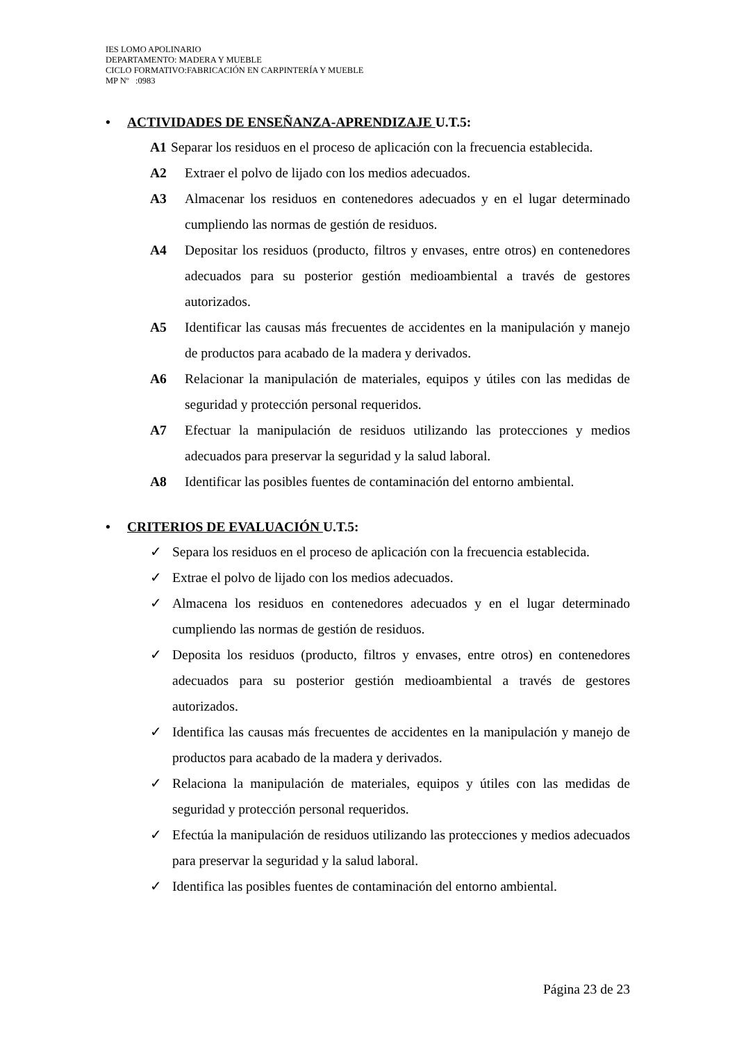IES LOMO APOLINARIO
DEPARTAMENTO: MADERA Y MUEBLE
CICLO FORMATIVO:FABRICACIÓN EN CARPINTERÍA Y MUEBLE
MP Nº :0983
• ACTIVIDADES DE ENSEÑANZA-APRENDIZAJE U.T.5:
A1 Separar los residuos en el proceso de aplicación con la frecuencia establecida.
A2 Extraer el polvo de lijado con los medios adecuados.
A3 Almacenar los residuos en contenedores adecuados y en el lugar determinado cumpliendo las normas de gestión de residuos.
A4 Depositar los residuos (producto, filtros y envases, entre otros) en contenedores adecuados para su posterior gestión medioambiental a través de gestores autorizados.
A5 Identificar las causas más frecuentes de accidentes en la manipulación y manejo de productos para acabado de la madera y derivados.
A6 Relacionar la manipulación de materiales, equipos y útiles con las medidas de seguridad y protección personal requeridos.
A7 Efectuar la manipulación de residuos utilizando las protecciones y medios adecuados para preservar la seguridad y la salud laboral.
A8 Identificar las posibles fuentes de contaminación del entorno ambiental.
• CRITERIOS DE EVALUACIÓN U.T.5:
✓ Separa los residuos en el proceso de aplicación con la frecuencia establecida.
✓ Extrae el polvo de lijado con los medios adecuados.
✓ Almacena los residuos en contenedores adecuados y en el lugar determinado cumpliendo las normas de gestión de residuos.
✓ Deposita los residuos (producto, filtros y envases, entre otros) en contenedores adecuados para su posterior gestión medioambiental a través de gestores autorizados.
✓ Identifica las causas más frecuentes de accidentes en la manipulación y manejo de productos para acabado de la madera y derivados.
✓ Relaciona la manipulación de materiales, equipos y útiles con las medidas de seguridad y protección personal requeridos.
✓ Efectúa la manipulación de residuos utilizando las protecciones y medios adecuados para preservar la seguridad y la salud laboral.
✓ Identifica las posibles fuentes de contaminación del entorno ambiental.
Página 23 de 23